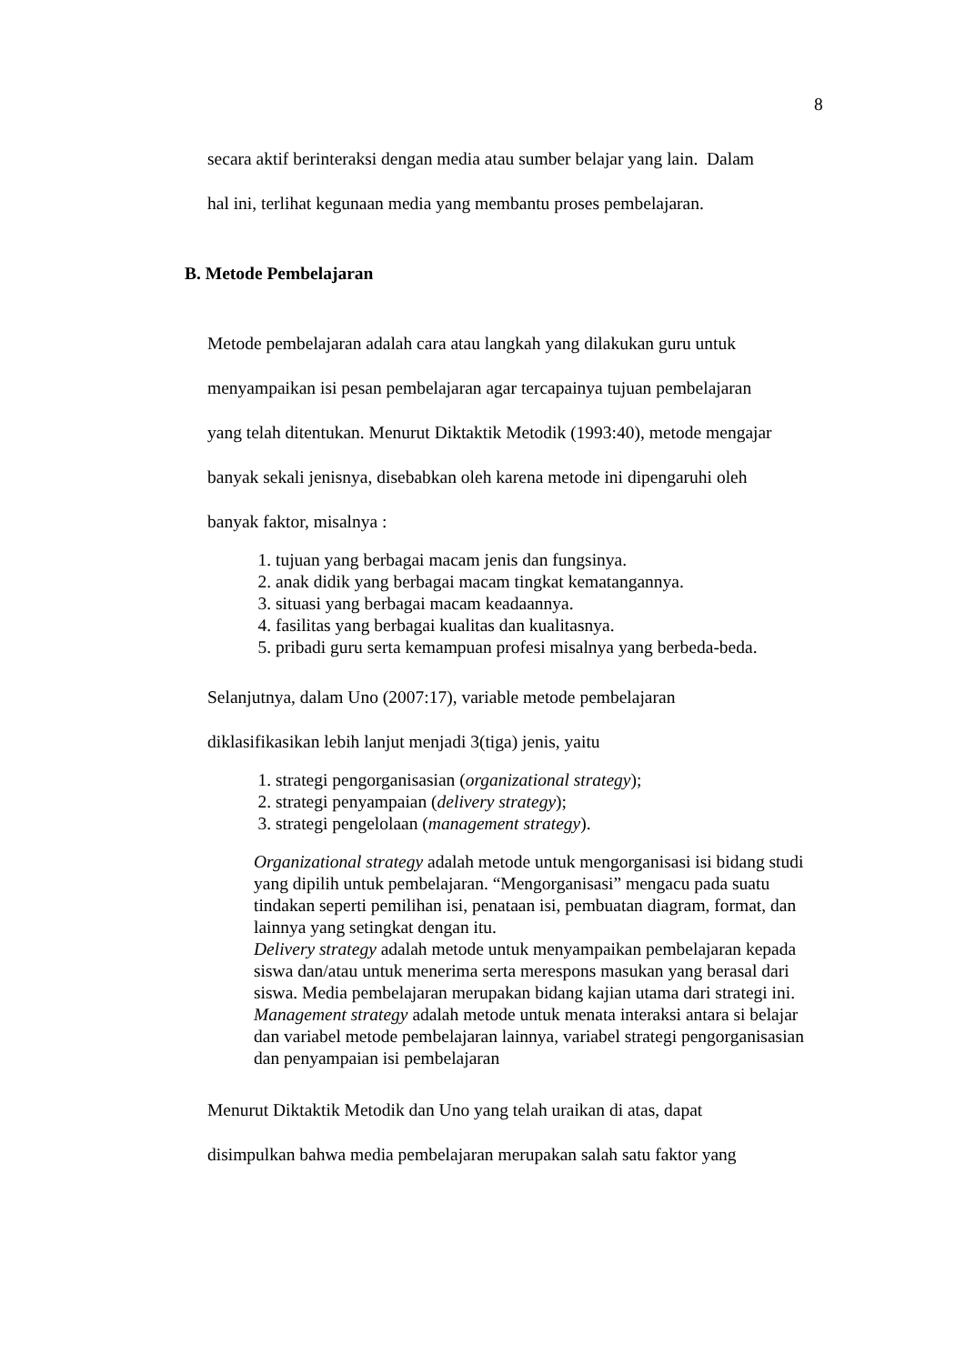8
secara aktif berinteraksi dengan media atau sumber belajar yang lain. Dalam
hal ini, terlihat kegunaan media yang membantu proses pembelajaran.
B. Metode Pembelajaran
Metode pembelajaran adalah cara atau langkah yang dilakukan guru untuk
menyampaikan isi pesan pembelajaran agar tercapainya tujuan pembelajaran
yang telah ditentukan. Menurut Diktaktik Metodik (1993:40), metode mengajar
banyak sekali jenisnya, disebabkan oleh karena metode ini dipengaruhi oleh
banyak faktor, misalnya :
1. tujuan yang berbagai macam jenis dan fungsinya.
2. anak didik yang berbagai macam tingkat kematangannya.
3. situasi yang berbagai macam keadaannya.
4. fasilitas yang berbagai kualitas dan kualitasnya.
5. pribadi guru serta kemampuan profesi misalnya yang berbeda-beda.
Selanjutnya, dalam Uno (2007:17), variable metode pembelajaran
diklasifikasikan lebih lanjut menjadi 3(tiga) jenis, yaitu
1. strategi pengorganisasian (organizational strategy);
2. strategi penyampaian (delivery strategy);
3. strategi pengelolaan (management strategy).
Organizational strategy adalah metode untuk mengorganisasi isi bidang studi yang dipilih untuk pembelajaran. “Mengorganisasi” mengacu pada suatu tindakan seperti pemilihan isi, penataan isi, pembuatan diagram, format, dan lainnya yang setingkat dengan itu.
Delivery strategy adalah metode untuk menyampaikan pembelajaran kepada siswa dan/atau untuk menerima serta merespons masukan yang berasal dari siswa. Media pembelajaran merupakan bidang kajian utama dari strategi ini.
Management strategy adalah metode untuk menata interaksi antara si belajar dan variabel metode pembelajaran lainnya, variabel strategi pengorganisasian dan penyampaian isi pembelajaran
Menurut Diktaktik Metodik dan Uno yang telah uraikan di atas, dapat
disimpulkan bahwa media pembelajaran merupakan salah satu faktor yang